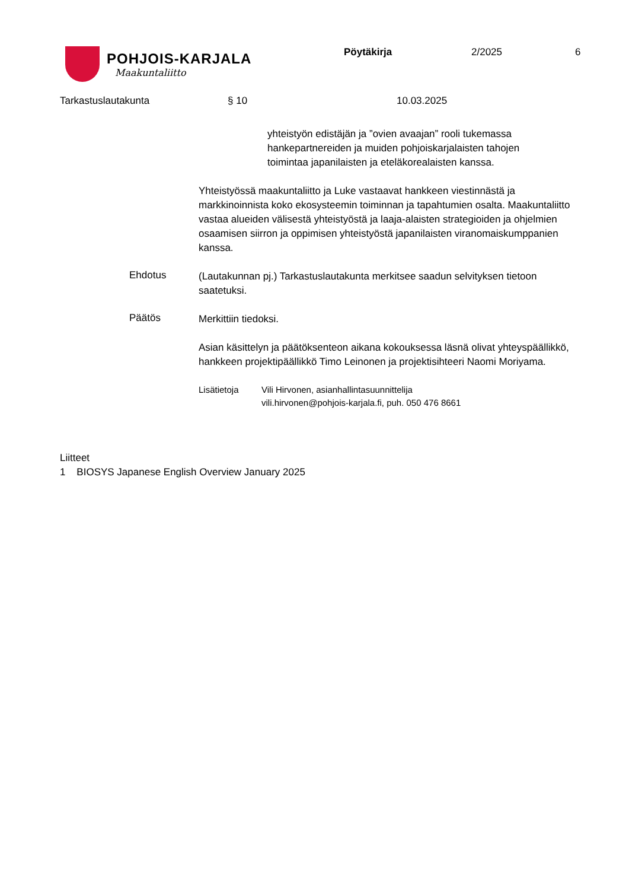POHJOIS-KARJALA
Maakuntaliitto
Pöytäkirja 2/2025 6
Tarkastuslautakunta § 10 10.03.2025
yhteistyön edistäjän ja ”ovien avaajan” rooli tukemassa hankepartnereiden ja muiden pohjoiskarjalaisten tahojen toimintaa japanilaisten ja eteläkorealaisten kanssa.
Yhteistyössä maakuntaliitto ja Luke vastaavat hankkeen viestinnästä ja markkinoinnista koko ekosysteemin toiminnan ja tapahtumien osalta. Maakuntaliitto vastaa alueiden välisestä yhteistyöstä ja laaja-alaisten strategioiden ja ohjelmien osaamisen siirron ja oppimisen yhteistyöstä japanilaisten viranomaiskumppanien kanssa.
Ehdotus
(Lautakunnan pj.) Tarkastuslautakunta merkitsee saadun selvityksen tietoon saatetuksi.
Päätös
Merkittiin tiedoksi.
Asian käsittelyn ja päätöksenteon aikana kokouksessa läsnä olivat yhteyspäällikkö, hankkeen projektipäällikkö Timo Leinonen ja projektisihteeri Naomi Moriyama.
Lisätietoja Vili Hirvonen, asianhallintasuunnittelija
vili.hirvonen@pohjois-karjala.fi, puh. 050 476 8661
Liitteet
1 BIOSYS Japanese English Overview January 2025